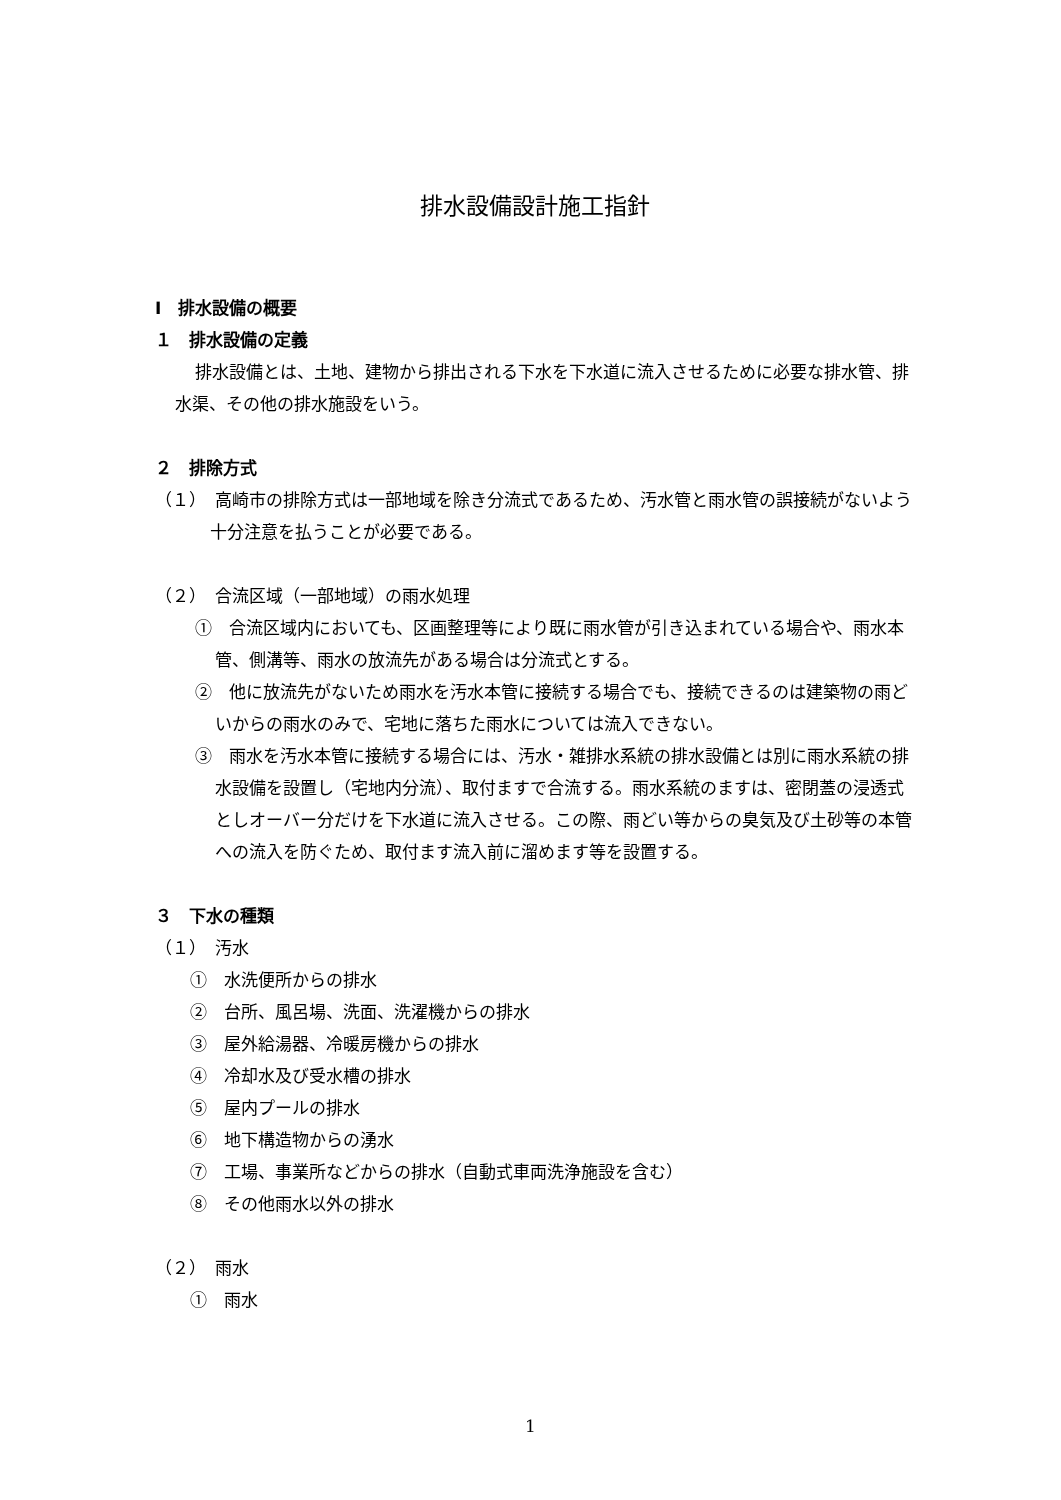排水設備設計施工指針
Ⅰ　排水設備の概要
１　排水設備の定義
排水設備とは、土地、建物から排出される下水を下水道に流入させるために必要な排水管、排水渠、その他の排水施設をいう。
２　排除方式
（１）　高崎市の排除方式は一部地域を除き分流式であるため、汚水管と雨水管の誤接続がないよう十分注意を払うことが必要である。
（２）　合流区域（一部地域）の雨水処理
①　合流区域内においても、区画整理等により既に雨水管が引き込まれている場合や、雨水本管、側溝等、雨水の放流先がある場合は分流式とする。
②　他に放流先がないため雨水を汚水本管に接続する場合でも、接続できるのは建築物の雨どいからの雨水のみで、宅地に落ちた雨水については流入できない。
③　雨水を汚水本管に接続する場合には、汚水・雑排水系統の排水設備とは別に雨水系統の排水設備を設置し（宅地内分流）、取付ますで合流する。雨水系統のますは、密閉蓋の浸透式としオーバー分だけを下水道に流入させる。この際、雨どい等からの臭気及び土砂等の本管への流入を防ぐため、取付ます流入前に溜めます等を設置する。
３　下水の種類
（１）　汚水
①　水洗便所からの排水
②　台所、風呂場、洗面、洗濯機からの排水
③　屋外給湯器、冷暖房機からの排水
④　冷却水及び受水槽の排水
⑤　屋内プールの排水
⑥　地下構造物からの湧水
⑦　工場、事業所などからの排水（自動式車両洗浄施設を含む）
⑧　その他雨水以外の排水
（２）　雨水
①　雨水
1